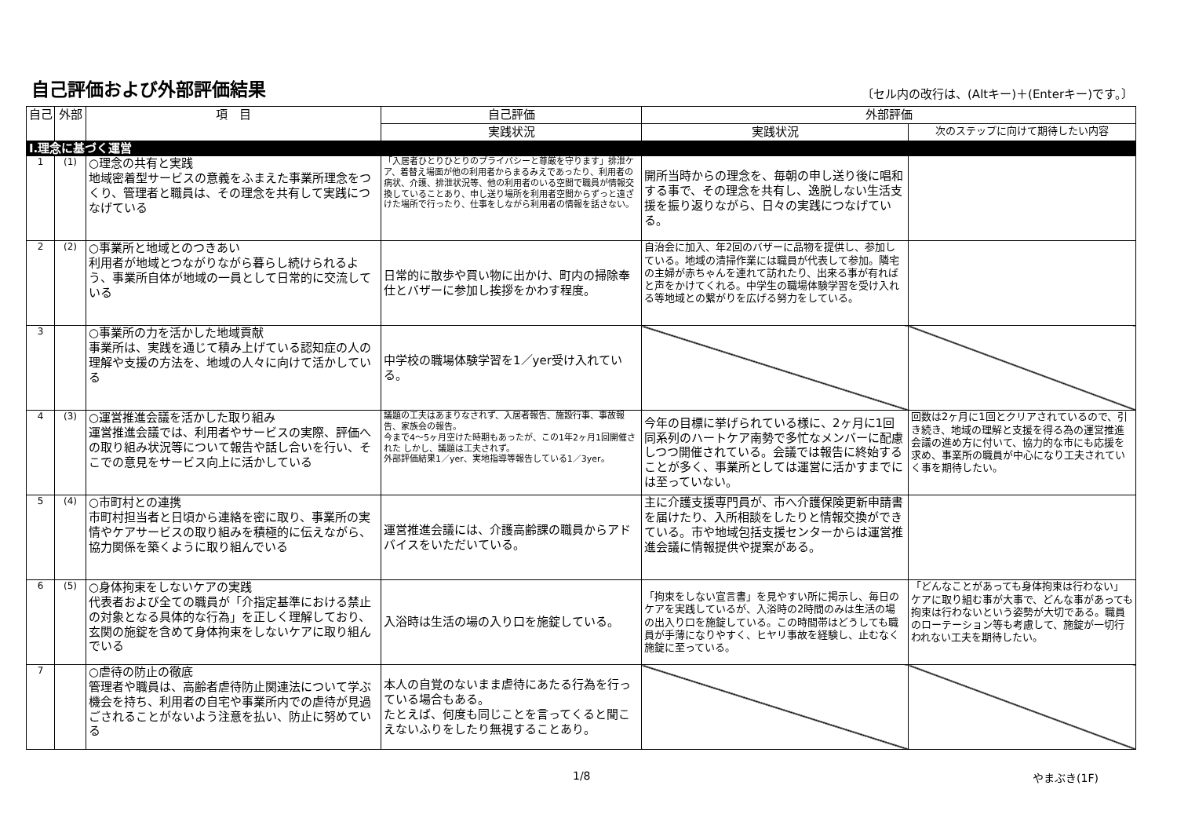自己評価および外部評価結果
〔セル内の改行は、(Altキー)＋(Enterキー)です。〕
| 自己 | 外部 | 項 目 | 自己評価 | 外部評価 | |
| --- | --- | --- | --- | --- | --- |
| | | | 実践状況 | 実践状況 | 次のステップに向けて期待したい内容 |
| Ⅰ.理念に基づく運営 | | | | | |
| 1 | (1) | ○理念の共有と実践 地域密着型サービスの意義をふまえた事業所理念をつくり、管理者と職員は、その理念を共有して実践につなげている | 「入居者ひとりひとりのプライバシーと尊厳を守ります」排泄ケア、着替え場面が他の利用者からまるみえであったり、利用者の病状、介護、排泄状況等、他の利用者のいる空間で職員が情報交換していることあり、申し送り場所を利用者空間からずっと遠ざけた場所で行ったり、仕事をしながら利用者の情報を話さない。 | 開所当時からの理念を、毎朝の申し送り後に唱和する事で、その理念を共有し、逸脱しない生活支援を振り返りながら、日々の実践につなげている。 | |
| 2 | (2) | ○事業所と地域とのつきあい 利用者が地域とつながりながら暮らし続けられるよう、事業所自体が地域の一員として日常的に交流している | 日常的に散歩や買い物に出かけ、町内の掃除奉仕とバザーに参加し挨拶をかわす程度。 | 自治会に加入、年2回のバザーに品物を提供し、参加している。地域の清掃作業には職員が代表して参加。隣宅の主婦が赤ちゃんを連れて訪れたり、出来る事が有ればと声をかけてくれる。中学生の職場体験学習を受け入れる等地域との繋がりを広げる努力をしている。 | |
| 3 | | ○事業所の力を活かした地域貢献 事業所は、実践を通じて積み上げている認知症の人の理解や支援の方法を、地域の人々に向けて活かしている | 中学校の職場体験学習を1／yer受け入れている。 | | |
| 4 | (3) | ○運営推進会議を活かした取り組み 運営推進会議では、利用者やサービスの実際、評価への取り組み状況等について報告や話し合いを行い、そこでの意見をサービス向上に活かしている | 議題の工夫はあまりなされず、入居者報告、施設行事、事故報告、家族会の報告。 今まで4～5ヶ月空けた時期もあったが、この1年2ヶ月1回開催された しかし、議題は工夫されず。 外部評価結果1／yer、実地指導等報告している1／3yer。 | 今年の目標に挙げられている様に、2ヶ月に1回同系列のハートケア南勢で多忙なメンバーに配慮しつつ開催されている。会議では報告に終始することが多く、事業所としては運営に活かすまでには至っていない。 | 回数は2ヶ月に1回とクリアされているので、引き続き、地域の理解と支援を得る為の運営推進会議の進め方に付いて、協力的な市にも応援を求め、事業所の職員が中心になり工夫されていく事を期待したい。 |
| 5 | (4) | ○市町村との連携 市町村担当者と日頃から連絡を密に取り、事業所の実情やケアサービスの取り組みを積極的に伝えながら、協力関係を築くように取り組んでいる | 運営推進会議には、介護高齢課の職員からアドバイスをいただいている。 | 主に介護支援専門員が、市へ介護保険更新申請書を届けたり、入所相談をしたりと情報交換ができている。市や地域包括支援センターからは運営推進会議に情報提供や提案がある。 | |
| 6 | (5) | ○身体拘束をしないケアの実践 代表者および全ての職員が「介指定基準における禁止の対象となる具体的な行為」を正しく理解しており、玄関の施錠を含めて身体拘束をしないケアに取り組んでいる | 入浴時は生活の場の入り口を施錠している。 | 「拘束をしない宣言書」を見やすい所に掲示し、毎日のケアを実践しているが、入浴時の2時間のみは生活の場の出入り口を施錠している。この時間帯はどうしても職員が手薄になりやすく、ヒヤリ事故を経験し、止むなく施錠に至っている。 | 「どんなことがあっても身体拘束は行わない」ケアに取り組む事が大事で、どんな事があっても拘束は行わないという姿勢が大切である。職員のローテーション等も考慮して、施錠が一切行われない工夫を期待したい。 |
| 7 | | ○虐待の防止の徹底 管理者や職員は、高齢者虐待防止関連法について学ぶ機会を持ち、利用者の自宅や事業所内での虐待が見過ごされることがないよう注意を払い、防止に努めている | 本人の自覚のないまま虐待にあたる行為を行っている場合もある。 たとえば、何度も同じことを言ってくると聞こえないふりをしたり無視することあり。 | | |
1/8 やまぶき(1F)